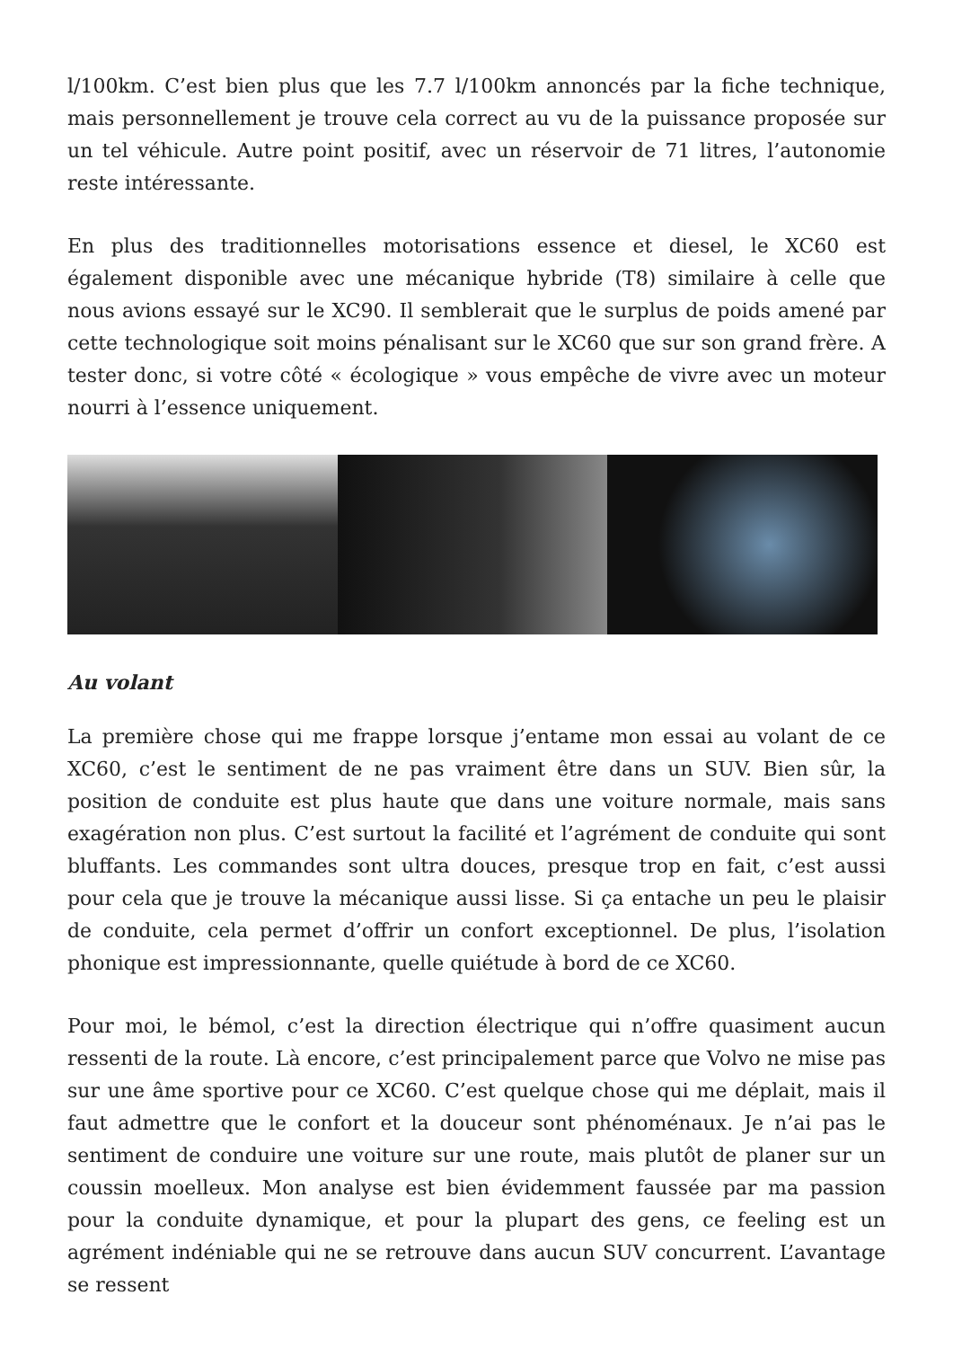l/100km. C’est bien plus que les 7.7 l/100km annoncés par la fiche technique, mais personnellement je trouve cela correct au vu de la puissance proposée sur un tel véhicule. Autre point positif, avec un réservoir de 71 litres, l’autonomie reste intéressante.
En plus des traditionnelles motorisations essence et diesel, le XC60 est également disponible avec une mécanique hybride (T8) similaire à celle que nous avions essayé sur le XC90. Il semblerait que le surplus de poids amené par cette technologique soit moins pénalisant sur le XC60 que sur son grand frère. A tester donc, si votre côté « écologique » vous empêche de vivre avec un moteur nourri à l’essence uniquement.
Au volant
La première chose qui me frappe lorsque j’entame mon essai au volant de ce XC60, c’est le sentiment de ne pas vraiment être dans un SUV. Bien sûr, la position de conduite est plus haute que dans une voiture normale, mais sans exagération non plus. C’est surtout la facilité et l’agrément de conduite qui sont bluffants. Les commandes sont ultra douces, presque trop en fait, c’est aussi pour cela que je trouve la mécanique aussi lisse. Si ça entache un peu le plaisir de conduite, cela permet d’offrir un confort exceptionnel. De plus, l’isolation phonique est impressionnante, quelle quiétude à bord de ce XC60.
Pour moi, le bémol, c’est la direction électrique qui n’offre quasiment aucun ressenti de la route. Là encore, c’est principalement parce que Volvo ne mise pas sur une âme sportive pour ce XC60. C’est quelque chose qui me déplait, mais il faut admettre que le confort et la douceur sont phénoménaux. Je n’ai pas le sentiment de conduire une voiture sur une route, mais plutôt de planer sur un coussin moelleux. Mon analyse est bien évidemment faussée par ma passion pour la conduite dynamique, et pour la plupart des gens, ce feeling est un agrément indéniable qui ne se retrouve dans aucun SUV concurrent. L’avantage se ressent